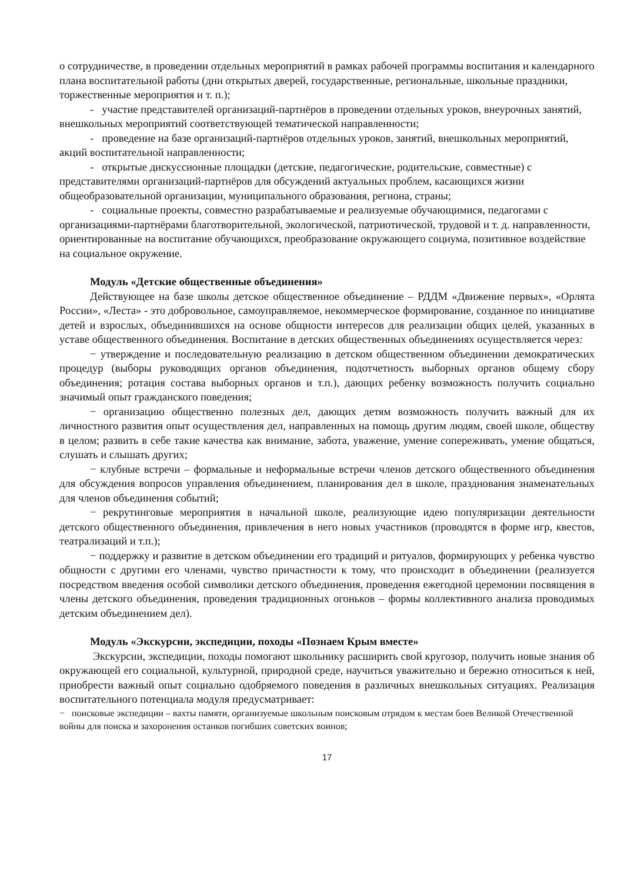о сотрудничестве, в проведении отдельных мероприятий в рамках рабочей программы воспитания и календарного плана воспитательной работы (дни открытых дверей, государственные, региональные, школьные праздники, торжественные мероприятия и т. п.);
- участие представителей организаций-партнёров в проведении отдельных уроков, внеурочных занятий, внешкольных мероприятий соответствующей тематической направленности;
- проведение на базе организаций-партнёров отдельных уроков, занятий, внешкольных мероприятий, акций воспитательной направленности;
- открытые дискуссионные площадки (детские, педагогические, родительские, совместные) с представителями организаций-партнёров для обсуждений актуальных проблем, касающихся жизни общеобразовательной организации, муниципального образования, региона, страны;
- социальные проекты, совместно разрабатываемые и реализуемые обучающимися, педагогами с организациями-партнёрами благотворительной, экологической, патриотической, трудовой и т. д. направленности, ориентированные на воспитание обучающихся, преобразование окружающего социума, позитивное воздействие на социальное окружение.
Модуль «Детские общественные объединения»
Действующее на базе школы детское общественное объединение – РДДМ «Движение первых», «Орлята России», «Леста» - это добровольное, самоуправляемое, некоммерческое формирование, созданное по инициативе детей и взрослых, объединившихся на основе общности интересов для реализации общих целей, указанных в уставе общественного объединения. Воспитание в детских общественных объединениях осуществляется через:
− утверждение и последовательную реализацию в детском общественном объединении демократических процедур (выборы руководящих органов объединения, подотчетность выборных органов общему сбору объединения; ротация состава выборных органов и т.п.), дающих ребенку возможность получить социально значимый опыт гражданского поведения;
− организацию общественно полезных дел, дающих детям возможность получить важный для их личностного развития опыт осуществления дел, направленных на помощь другим людям, своей школе, обществу в целом; развить в себе такие качества как внимание, забота, уважение, умение сопереживать, умение общаться, слушать и слышать других;
− клубные встречи – формальные и неформальные встречи членов детского общественного объединения для обсуждения вопросов управления объединением, планирования дел в школе, празднования знаменательных для членов объединения событий;
− рекрутинговые мероприятия в начальной школе, реализующие идею популяризации деятельности детского общественного объединения, привлечения в него новых участников (проводятся в форме игр, квестов, театрализаций и т.п.);
− поддержку и развитие в детском объединении его традиций и ритуалов, формирующих у ребенка чувство общности с другими его членами, чувство причастности к тому, что происходит в объединении (реализуется посредством введения особой символики детского объединения, проведения ежегодной церемонии посвящения в члены детского объединения, проведения традиционных огоньков – формы коллективного анализа проводимых детским объединением дел).
Модуль «Экскурсии, экспедиции, походы «Познаем Крым вместе»
Экскурсии, экспедиции, походы помогают школьнику расширить свой кругозор, получить новые знания об окружающей его социальной, культурной, природной среде, научиться уважительно и бережно относиться к ней, приобрести важный опыт социально одобряемого поведения в различных внешкольных ситуациях. Реализация воспитательного потенциала модуля предусматривает:
− поисковые экспедиции – вахты памяти, организуемые школьным поисковым отрядом к местам боев Великой Отечественной войны для поиска и захоронения останков погибших советских воинов;
17